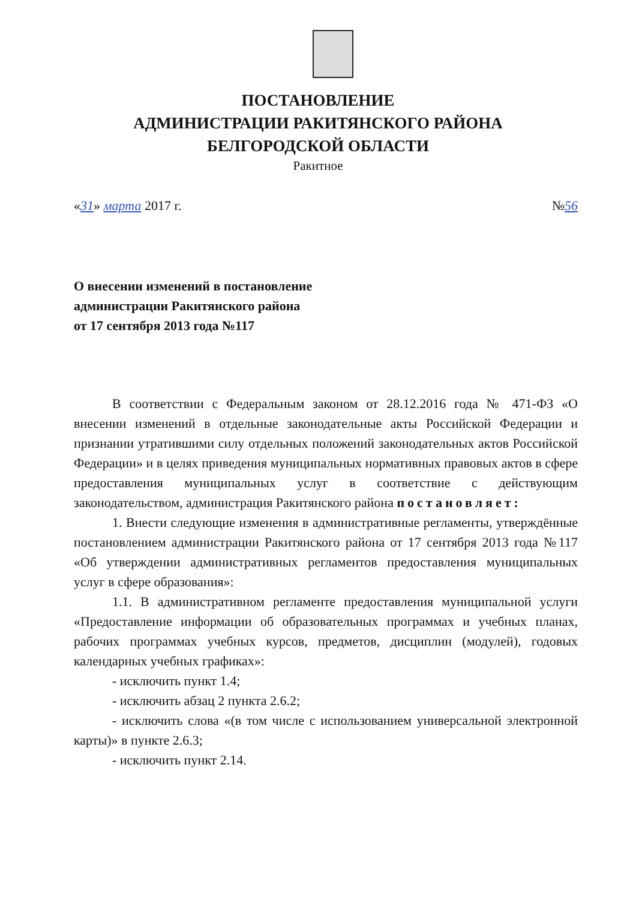ПОСТАНОВЛЕНИЕ
АДМИНИСТРАЦИИ РАКИТЯНСКОГО РАЙОНА
БЕЛГОРОДСКОЙ ОБЛАСТИ
Ракитное
«31» марта 2017 г. №56
О внесении изменений в постановление
администрации Ракитянского района
от 17 сентября 2013 года №117
В соответствии с Федеральным законом от 28.12.2016 года № 471-ФЗ «О внесении изменений в отдельные законодательные акты Российской Федерации и признании утратившими силу отдельных положений законодательных актов Российской Федерации» и в целях приведения муниципальных нормативных правовых актов в сфере предоставления муниципальных услуг в соответствие с действующим законодательством, администрация Ракитянского района постановляет:
1. Внести следующие изменения в административные регламенты, утверждённые постановлением администрации Ракитянского района от 17 сентября 2013 года №117 «Об утверждении административных регламентов предоставления муниципальных услуг в сфере образования»:
1.1. В административном регламенте предоставления муниципальной услуги «Предоставление информации об образовательных программах и учебных планах, рабочих программах учебных курсов, предметов, дисциплин (модулей), годовых календарных учебных графиках»:
- исключить пункт 1.4;
- исключить абзац 2 пункта 2.6.2;
- исключить слова «(в том числе с использованием универсальной электронной карты)» в пункте 2.6.3;
- исключить пункт 2.14.